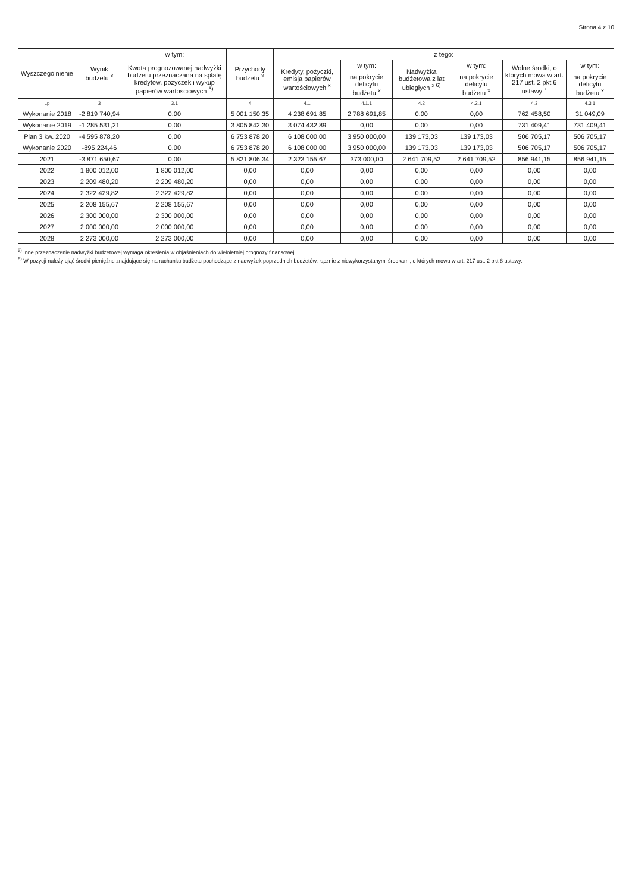Strona 4 z 10
| Wyszczególnienie | Wynik budżetu <sup>x</sup> | w tym: | Przychody budżetu <sup>x</sup> | z tego: | | | | | |
| --- | --- | --- | --- | --- | --- | --- | --- | --- | --- |
| | | Kwota prognozowanej nadwyżki budżetu przeznaczana na spłatę kredytów, pożyczek i wykup papierów wartościowych <sup>5)</sup> | | Kredyty, pożyczki, emisja papierów wartościowych <sup>x</sup> | w tym: | Nadwyżka budżetowa z lat ubiegłych <sup>x 6)</sup> | w tym: | Wolne środki, o których mowa w art. 217 ust. 2 pkt 6 ustawy <sup>x</sup> | w tym: |
| | | | | | na pokrycie deficytu budżetu <sup>x</sup> | | na pokrycie deficytu budżetu <sup>x</sup> | | na pokrycie deficytu budżetu <sup>x</sup> |
| Lp | 3 | 3.1 | 4 | 4.1 | 4.1.1 | 4.2 | 4.2.1 | 4.3 | 4.3.1 |
| Wykonanie 2018 | -2 819 740,94 | 0,00 | 5 001 150,35 | 4 238 691,85 | 2 788 691,85 | 0,00 | 0,00 | 762 458,50 | 31 049,09 |
| Wykonanie 2019 | -1 285 531,21 | 0,00 | 3 805 842,30 | 3 074 432,89 | 0,00 | 0,00 | 0,00 | 731 409,41 | 731 409,41 |
| Plan 3 kw. 2020 | -4 595 878,20 | 0,00 | 6 753 878,20 | 6 108 000,00 | 3 950 000,00 | 139 173,03 | 139 173,03 | 506 705,17 | 506 705,17 |
| Wykonanie 2020 | -895 224,46 | 0,00 | 6 753 878,20 | 6 108 000,00 | 3 950 000,00 | 139 173,03 | 139 173,03 | 506 705,17 | 506 705,17 |
| 2021 | -3 871 650,67 | 0,00 | 5 821 806,34 | 2 323 155,67 | 373 000,00 | 2 641 709,52 | 2 641 709,52 | 856 941,15 | 856 941,15 |
| 2022 | 1 800 012,00 | 1 800 012,00 | 0,00 | 0,00 | 0,00 | 0,00 | 0,00 | 0,00 | 0,00 |
| 2023 | 2 209 480,20 | 2 209 480,20 | 0,00 | 0,00 | 0,00 | 0,00 | 0,00 | 0,00 | 0,00 |
| 2024 | 2 322 429,82 | 2 322 429,82 | 0,00 | 0,00 | 0,00 | 0,00 | 0,00 | 0,00 | 0,00 |
| 2025 | 2 208 155,67 | 2 208 155,67 | 0,00 | 0,00 | 0,00 | 0,00 | 0,00 | 0,00 | 0,00 |
| 2026 | 2 300 000,00 | 2 300 000,00 | 0,00 | 0,00 | 0,00 | 0,00 | 0,00 | 0,00 | 0,00 |
| 2027 | 2 000 000,00 | 2 000 000,00 | 0,00 | 0,00 | 0,00 | 0,00 | 0,00 | 0,00 | 0,00 |
| 2028 | 2 273 000,00 | 2 273 000,00 | 0,00 | 0,00 | 0,00 | 0,00 | 0,00 | 0,00 | 0,00 |
<sup>5)</sup> Inne przeznaczenie nadwyżki budżetowej wymaga określenia w objaśnieniach do wieloletniej prognozy finansowej.
<sup>6)</sup> W pozycji należy ująć środki pieniężne znajdujące się na rachunku budżetu pochodzące z nadwyżek poprzednich budżetów, łącznie z niewykorzystanymi środkami, o których mowa w art. 217 ust. 2 pkt 8 ustawy.